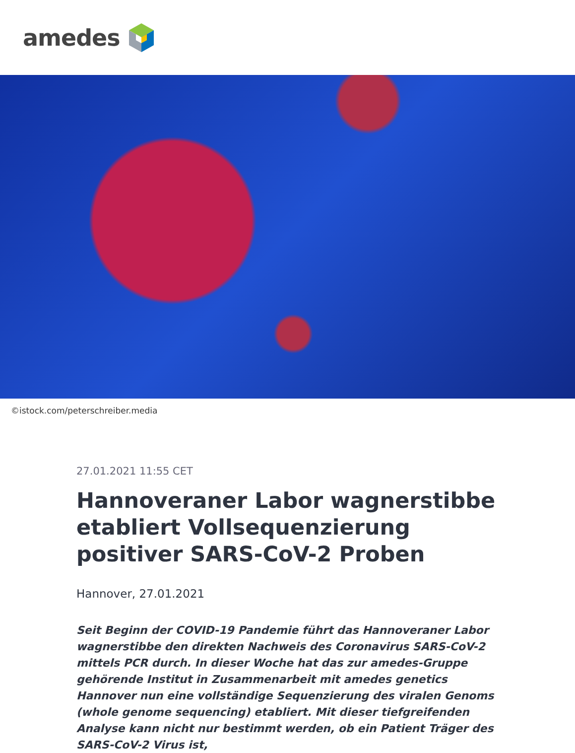amedes
©istock.com/peterschreiber.media
27.01.2021 11:55 CET
Hannoveraner Labor wagnerstibbe etabliert Vollsequenzierung positiver SARS-CoV-2 Proben
Hannover, 27.01.2021
Seit Beginn der COVID-19 Pandemie führt das Hannoveraner Labor wagnerstibbe den direkten Nachweis des Coronavirus SARS-CoV-2 mittels PCR durch. In dieser Woche hat das zur amedes-Gruppe gehörende Institut in Zusammenarbeit mit amedes genetics Hannover nun eine vollständige Sequenzierung des viralen Genoms (whole genome sequencing) etabliert. Mit dieser tiefgreifenden Analyse kann nicht nur bestimmt werden, ob ein Patient Träger des SARS-CoV-2 Virus ist,